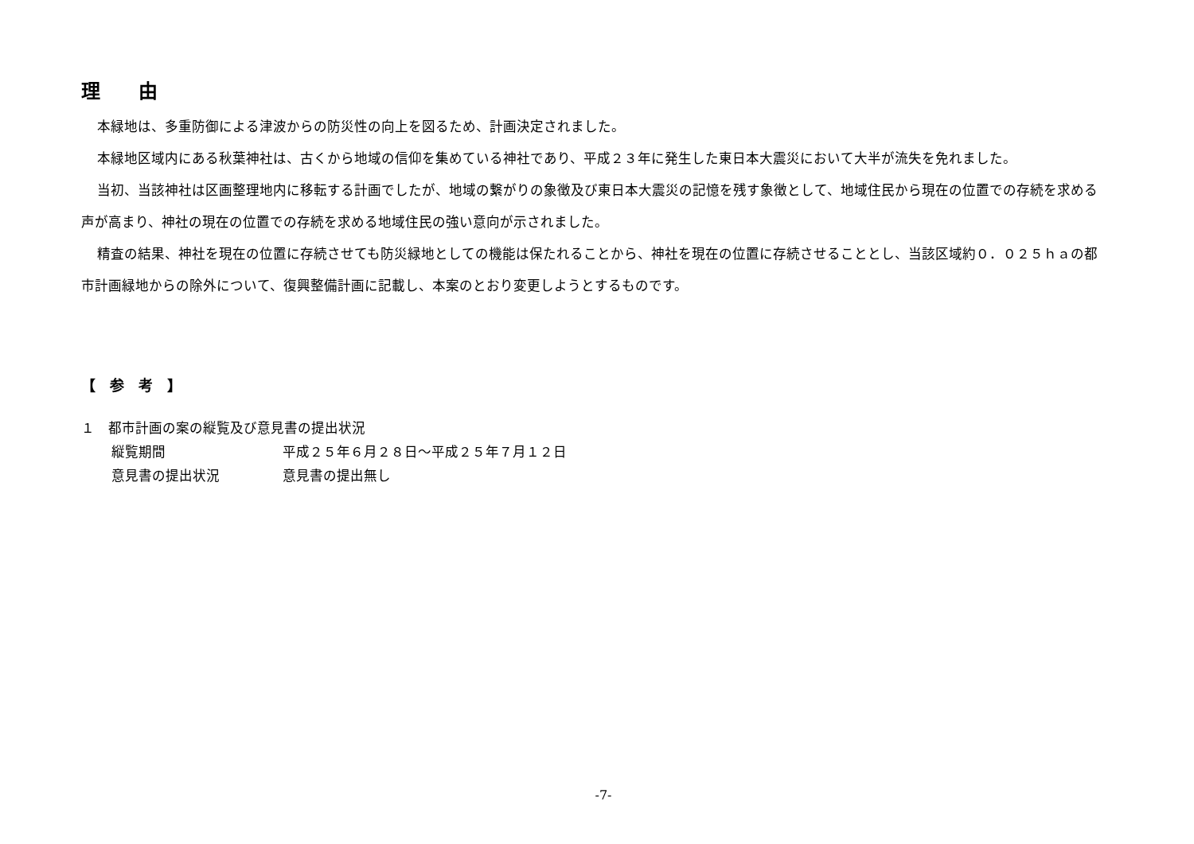理　　由
本緑地は、多重防御による津波からの防災性の向上を図るため、計画決定されました。
本緑地区域内にある秋葉神社は、古くから地域の信仰を集めている神社であり、平成２３年に発生した東日本大震災において大半が流失を免れました。
当初、当該神社は区画整理地内に移転する計画でしたが、地域の繋がりの象徴及び東日本大震災の記憶を残す象徴として、地域住民から現在の位置での存続を求める声が高まり、神社の現在の位置での存続を求める地域住民の強い意向が示されました。
精査の結果、神社を現在の位置に存続させても防災緑地としての機能は保たれることから、神社を現在の位置に存続させることとし、当該区域約０．０２５ｈａの都市計画緑地からの除外について、復興整備計画に記載し、本案のとおり変更しようとするものです。
【　参　考　】
１　都市計画の案の縦覧及び意見書の提出状況
縦覧期間 平成２５年６月２８日～平成２５年７月１２日
意見書の提出状況 意見書の提出無し
-7-